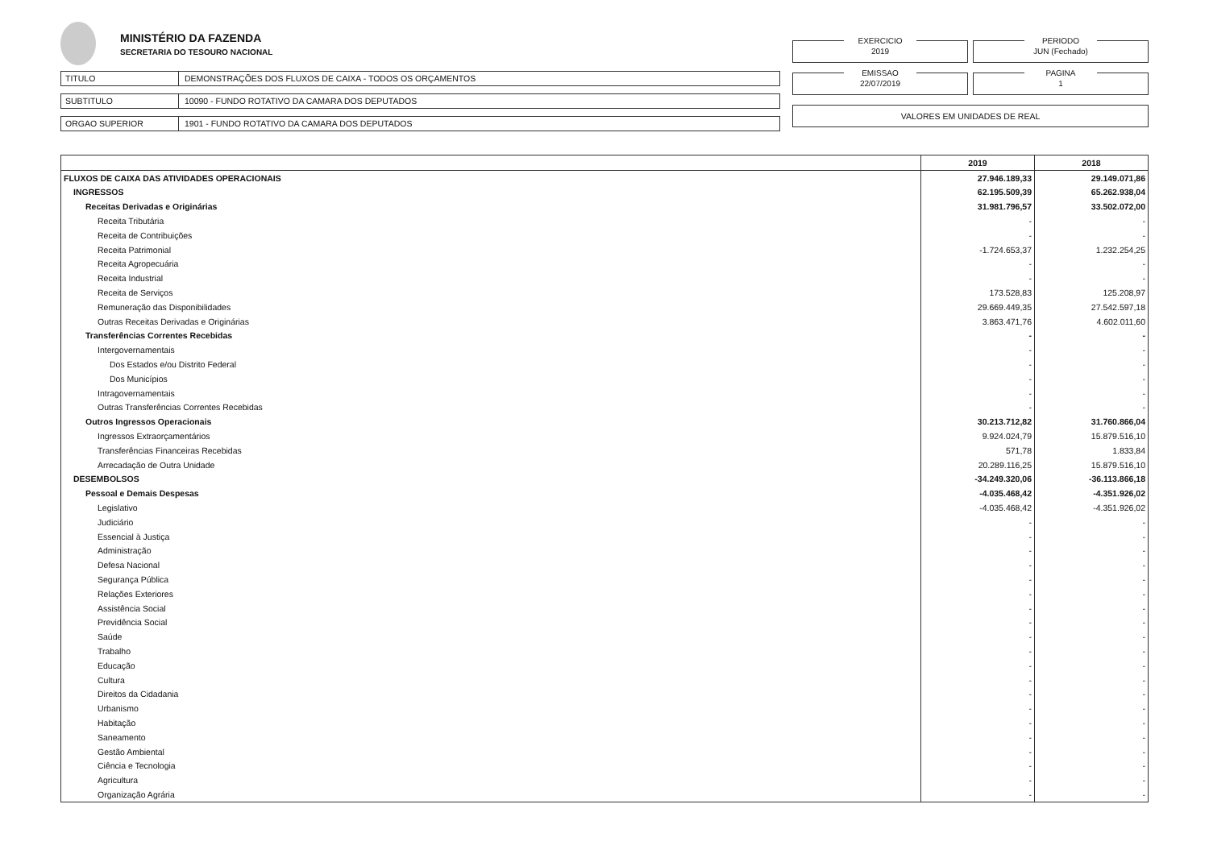MINISTÉRIO DA FAZENDA
SECRETARIA DO TESOURO NACIONAL
TITULO DEMONSTRAÇÕES DOS FLUXOS DE CAIXA - TODOS OS ORÇAMENTOS
SUBTITULO 10090 - FUNDO ROTATIVO DA CAMARA DOS DEPUTADOS
ORGAO SUPERIOR 1901 - FUNDO ROTATIVO DA CAMARA DOS DEPUTADOS
EXERCICIO
2019
PERIODO
JUN (Fechado)
EMISSAO
22/07/2019
PAGINA
1
VALORES EM UNIDADES DE REAL
| | 2019 | 2018 |
| --- | --- | --- |
| FLUXOS DE CAIXA DAS ATIVIDADES OPERACIONAIS | 27.946.189,33 | 29.149.071,86 |
| INGRESSOS | 62.195.509,39 | 65.262.938,04 |
| Receitas Derivadas e Originárias | 31.981.796,57 | 33.502.072,00 |
| Receita Tributária | - | - |
| Receita de Contribuições | - | - |
| Receita Patrimonial | -1.724.653,37 | 1.232.254,25 |
| Receita Agropecuária | - | - |
| Receita Industrial | - | - |
| Receita de Serviços | 173.528,83 | 125.208,97 |
| Remuneração das Disponibilidades | 29.669.449,35 | 27.542.597,18 |
| Outras Receitas Derivadas e Originárias | 3.863.471,76 | 4.602.011,60 |
| Transferências Correntes Recebidas | - | - |
| Intergovernamentais | - | - |
| Dos Estados e/ou Distrito Federal | - | - |
| Dos Municípios | - | - |
| Intragovernamentais | - | - |
| Outras Transferências Correntes Recebidas | - | - |
| Outros Ingressos Operacionais | 30.213.712,82 | 31.760.866,04 |
| Ingressos Extraorçamentários | 9.924.024,79 | 15.879.516,10 |
| Transferências Financeiras Recebidas | 571,78 | 1.833,84 |
| Arrecadação de Outra Unidade | 20.289.116,25 | 15.879.516,10 |
| DESEMBOLSOS | -34.249.320,06 | -36.113.866,18 |
| Pessoal e Demais Despesas | -4.035.468,42 | -4.351.926,02 |
| Legislativo | -4.035.468,42 | -4.351.926,02 |
| Judiciário | - | - |
| Essencial à Justiça | - | - |
| Administração | - | - |
| Defesa Nacional | - | - |
| Segurança Pública | - | - |
| Relações Exteriores | - | - |
| Assistência Social | - | - |
| Previdência Social | - | - |
| Saúde | - | - |
| Trabalho | - | - |
| Educação | - | - |
| Cultura | - | - |
| Direitos da Cidadania | - | - |
| Urbanismo | - | - |
| Habitação | - | - |
| Saneamento | - | - |
| Gestão Ambiental | - | - |
| Ciência e Tecnologia | - | - |
| Agricultura | - | - |
| Organização Agrária | - | - |